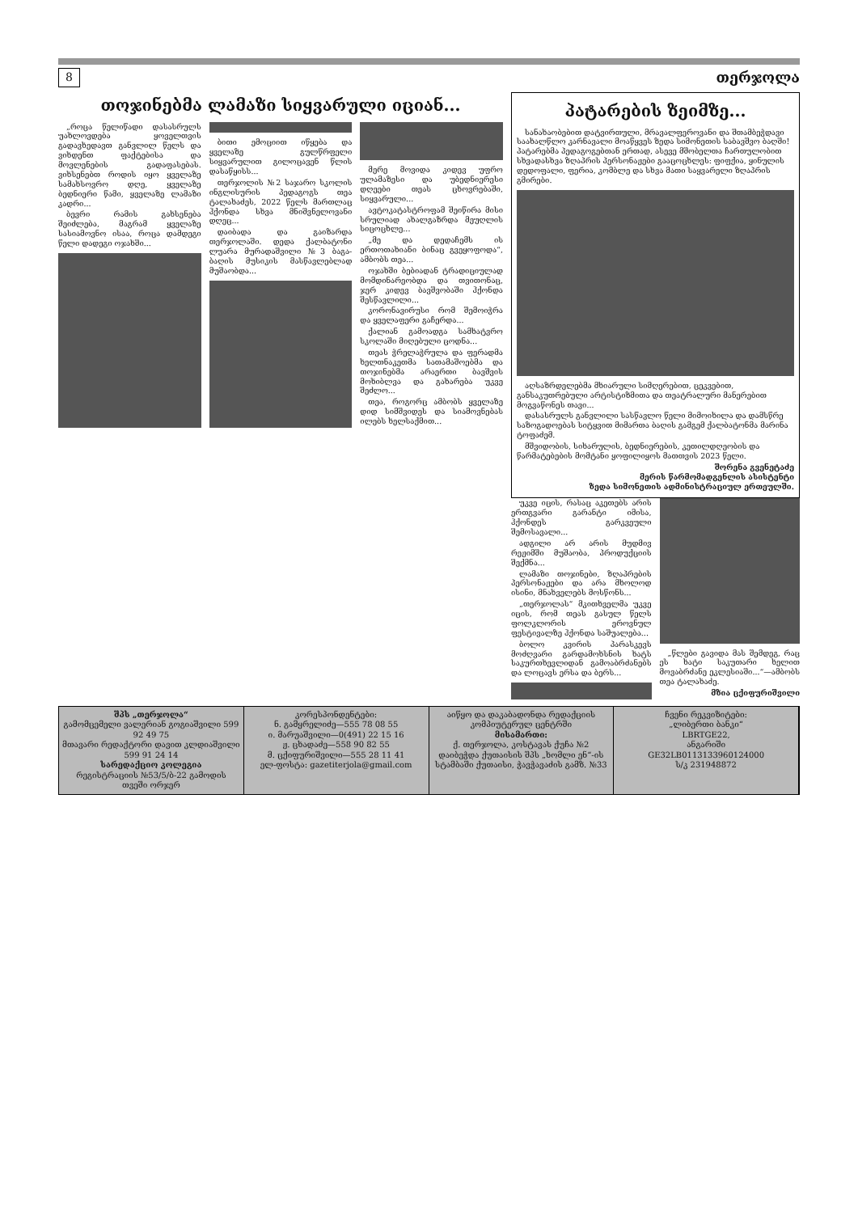8 თერჯოლა
თოჯინებმა ლამაზი სიყვარული იციან...
„როცა წელიწადი დასასრულს უახლოვდება ყოველთვის გადავხედავთ განვლილ წელს და ვიხდენთ ფაქტებისა და მოვლენების გადაფასებას. ვიხსენებთ როდის იყო ყველაზე სამახსოვრო დღე, ყველაზე ბედნიერი წამი, ყველაზე ლამაზი კადრი...
ბევრი რამის გახსენება შეიძლება, მაგრამ ყველაზე სასიამოვნო ისაა, როცა დამდეგი წელი დადეგი ოჯახში...
ბითი ემოციით იწყება და ყველაზე გულწრფელი სიყვარულით გილოცავენ წლის დასაწყისს...
თერჯოლის №2 საჯარო სკოლის ინგლისურის პედაგოგს თეა ტალახაძეს, 2022 წელს მართლაც ჰქონდა სხვა მნიშვნელოვანი დღეც...
დაიბადა და გაიზარდა თერჯოლაში. დედა ქალბატონი ლუარა მურადაშვილი №3 ბაგა-ბაღის მუსიკის მასწავლებლად მუშაობდა...
მერე მოვიდა კიდევ უფრო ულამაზესი და უბედნიერესი დღეები თეას ცხოვრებაში, სიყვარული...
ავტოკატასტროფამ შეიწირა მისი სრულიად ახალგაზრდა მეუღლის სიცოცხლე...
„მე და დედაჩემს ის ერთოთახიანი ბინაც გვეყოფოდა“, ამბობს თეა...
ოჯახში ბებიადან ტრადიციულად მომდინარეობდა და თვითონაც, ჯერ კიდევ ბავშვობაში ჰქონდა შესწავლილი...
კორონავირუსი რომ შემოიჭრა და ყველაფერი გაჩერდა...
ქალიან გამოადგა სამხატვრო სკოლაში მიღებული ცოდნა...
თეას ჭრელაჭრულა და ფერადმა ხელთნაკეთმა სათამაშოებმა და თოჯინებმა არაერთი ბავშვის მოხიბლვა და გახარება უკვე შეძლო...
თეა, როგორც ამბობს ყველაზე დიდ სიმშვიდეს და სიამოვნებას ილებს ხელსაქმით...
პატარების ზეიმზე...
სანახაობებით დატვირთული, მრავალფეროვანი და შთამბეჭდავი საახალწლო კარნავალი მოაწყვეს ზედა სიმონეთის საბავშვო ბაღში! პატარებმა პედაგოგებთან ერთად, ასევე მშობელთა ჩართულობით სხვადასხვა ზღაპრის პერსონაჟები გააცოცხლეს: ფიფქია, ყინულის დედოფალი, ფერია, კომბლე და სხვა მათი საყვარელი ზღაპრის გმირები.
აღსაზრდელებმა მხიარული სიმღერებით, ცეკვებით, განსაკუთრებული არტისტიზმითა და თეატრალური მანერებით მოგვაწონეს თავი...
დასასრულს განვლილი სასწავლო წელი მიმოიხილა და დამსწრე საზოგადოებას სიტყვით მიმართა ბაღის გამგემ ქალბატონმა მარინა ტოფაძემ.
მშვიდობის, სიხარულის, ბედნიერების, კეთილდღეობის და წარმატებების მომტანი ყოფილიყოს მათთვის 2023 წელი.
შორენა გვენეტაძე
მერის წარმომადგენლის ასისტენტი
ზედა სიმონეთის ადმინისტრაციულ ერთეულში.
უკვე იცის, რასაც აკეთებს არის ერთგვარი გარანტი იმისა, ჰქონდეს გარკვეული შემოსავალი...
ადგილი არ არის მუდმივ რეჟიმში მუშაობა, პროდუქციის შექმნა...
ლამაზი თოჯინები, ზღაპრების პერსონაჟები და არა მხოლოდ ისინი, მნახველებს მოსწონს...
„თერჯოლას“ მკითხველმა უკვე იცის, რომ თეას გასულ წელს ფოლკლორის ეროვნულ ფესტივალზე ჰქონდა საშუალება...
ბოლო კვირის პარასკევს მოძღვარი გარდამოხსნის ხატს საკურთხევლიდან გამოაბრძანებს და ლოცავს ერსა და ბერს...
„წლები გავიდა მას შემდეგ, რაც ეს ხატი საკუთარი ხელით მოვაბრძანე ეკლესიაში...“—ამბობს თეა ტალახაძე.
მზია ცქიფურიშვილი
შპს „თერჯოლა“
გამომცემელი ვალერიან გოგიაშვილი 599 92 49 75
მთავარი რედაქტორი დავით კლდიაშვილი 599 91 24 14
სარედაქციო კოლეგია
რეგისტრაციის №53/5/ბ-22 გამოდის თვეში ორჯერ
კორესპონდენტები:
ნ. გამყრელიძე—555 78 08 55
ი. მარუაშვილი—0(491) 22 15 16
ჟ. ცხადაძე—558 90 82 55
მ. ცქიფურიშვილი—555 28 11 41
ელ-ფოსტა: gazetiterjola@gmail.com
აიწყო და დაკაბადონდა რედაქციის კომპიუტერულ ცენტრში
მისამართი:
ქ. თერჯოლა, კოსტავას ქუჩა №2
დაიბეჭდა ქუთაისის შპს „ხომლი ენ“-ის სტამბაში ქუთაისი, ჭავჭავაძის გამზ. №33
ჩვენი რეკვიზიტები:
„ლიბერთი ბანკი“
LBRTGE22,
ანგარიში
GE32LB0113133960124000
ს/კ 231948872